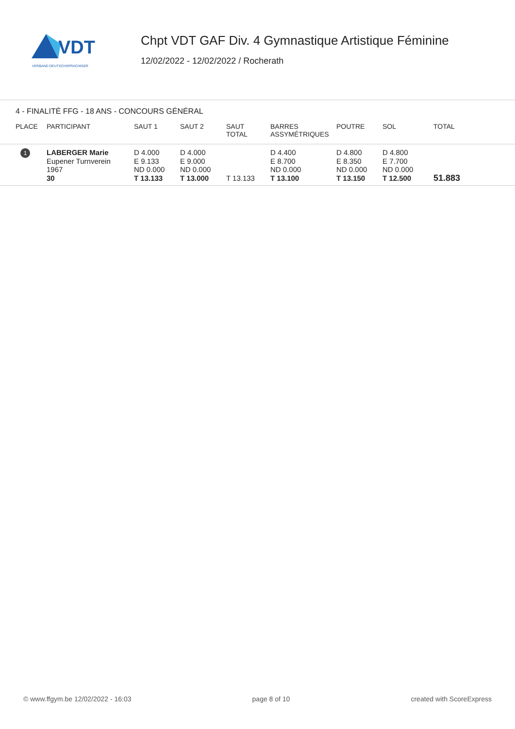VDT
VERBAND DEUTSCHSPRACHIGER
Chpt VDT GAF Div. 4 Gymnastique Artistique Féminine
12/02/2022 - 12/02/2022 / Rocherath
4 - FINALITÉ FFG - 18 ANS - CONCOURS GÉNÉRAL
| PLACE | PARTICIPANT | SAUT 1 | SAUT 2 | SAUT TOTAL | BARRES ASSYMÉTRIQUES | POUTRE | SOL | TOTAL |
| --- | --- | --- | --- | --- | --- | --- | --- | --- |
| 1 | LABERGER Marie Eupener Turnverein 1967 30 | D 4.000 E 9.133 ND 0.000 T 13.133 | D 4.000 E 9.000 ND 0.000 T 13.000 | T 13.133 | D 4.400 E 8.700 ND 0.000 T 13.100 | D 4.800 E 8.350 ND 0.000 T 13.150 | D 4.800 E 7.700 ND 0.000 T 12.500 | 51.883 |
© www.ffgym.be 12/02/2022 - 16:03 page 8 of 10 created with ScoreExpress